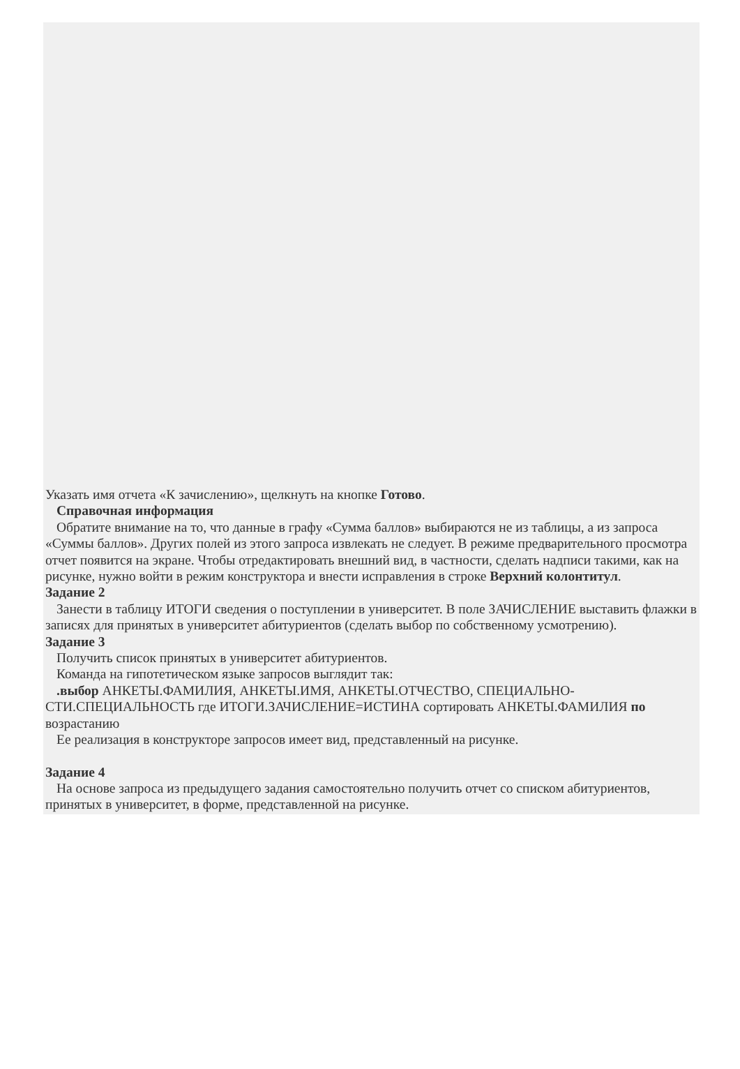Указать имя отчета «К зачислению», щелкнуть на кнопке Готово.
Справочная информация
Обратите внимание на то, что данные в графу «Сумма баллов» выбираются не из таблицы, а из запроса «Суммы баллов». Других полей из этого запроса извлекать не следует. В режиме предварительного просмотра отчет появится на экране. Чтобы отредактировать внешний вид, в частности, сделать надписи такими, как на рисунке, нужно войти в режим конструктора и внести исправления в строке Верхний колонтитул.
Задание 2
Занести в таблицу ИТОГИ сведения о поступлении в университет. В поле ЗАЧИСЛЕНИЕ выставить флажки в записях для принятых в университет абитуриентов (сделать выбор по собственному усмотрению).
Задание 3
Получить список принятых в университет абитуриентов.
Команда на гипотетическом языке запросов выглядит так:
.выбор АНКЕТЫ.ФАМИЛИЯ, АНКЕТЫ.ИМЯ, АНКЕТЫ.ОТЧЕСТВО, СПЕЦИАЛЬНО-СТИ.СПЕЦИАЛЬНОСТЬ где ИТОГИ.ЗАЧИСЛЕНИЕ=ИСТИНА сортировать АНКЕТЫ.ФАМИЛИЯ по возрастанию
Ее реализация в конструкторе запросов имеет вид, представленный на рисунке.
Задание 4
На основе запроса из предыдущего задания самостоятельно получить отчет со списком абитуриентов, принятых в университет, в форме, представленной на рисунке.